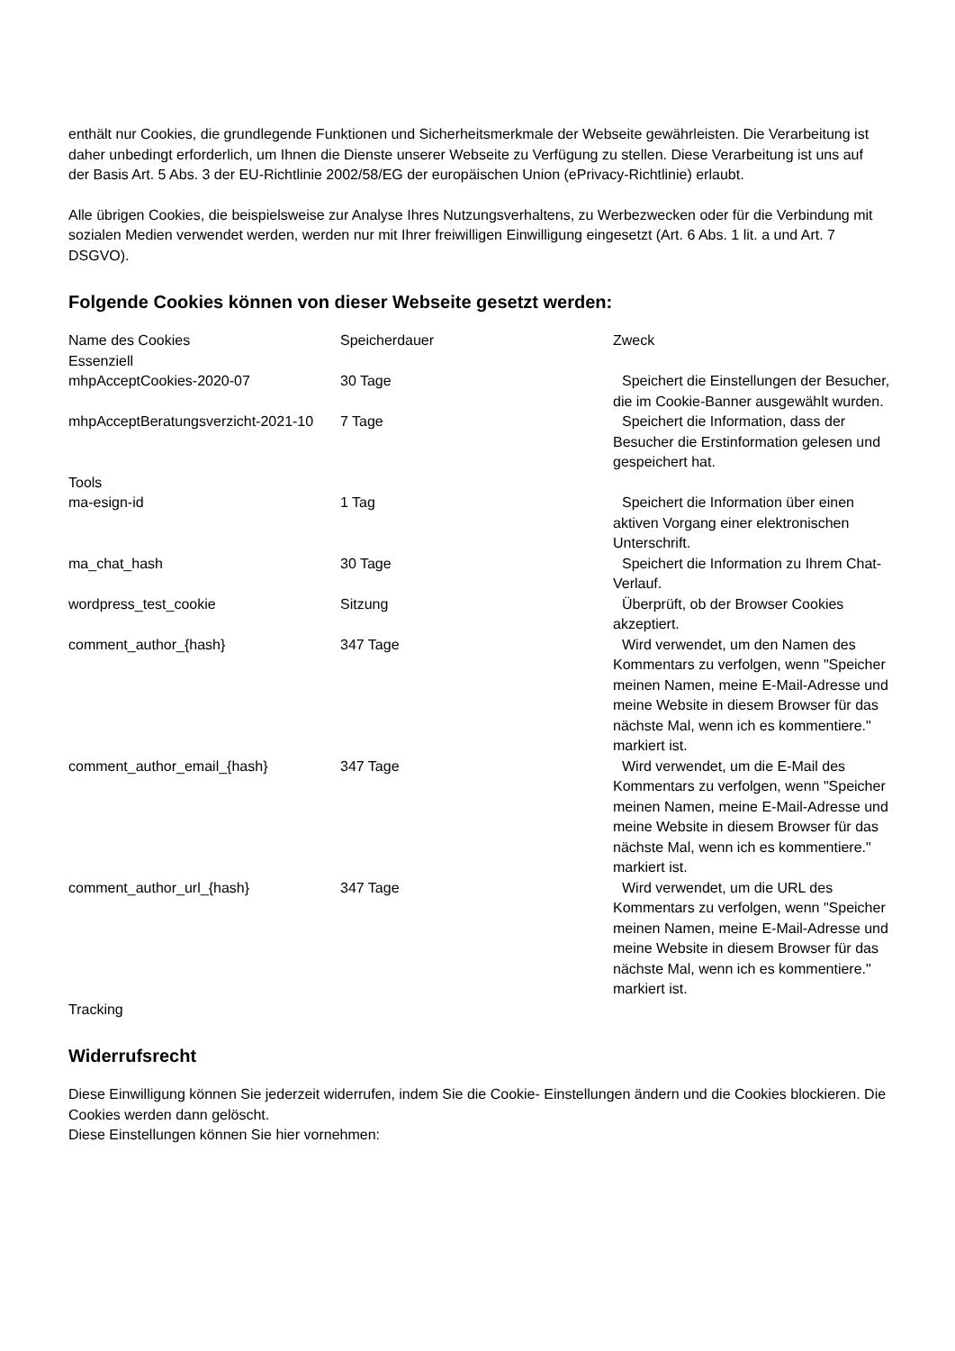enthält nur Cookies, die grundlegende Funktionen und Sicherheitsmerkmale der Webseite gewährleisten. Die Verarbeitung ist daher unbedingt erforderlich, um Ihnen die Dienste unserer Webseite zu Verfügung zu stellen. Diese Verarbeitung ist uns auf der Basis Art. 5 Abs. 3 der EU-Richtlinie 2002/58/EG der europäischen Union (ePrivacy-Richtlinie) erlaubt.
Alle übrigen Cookies, die beispielsweise zur Analyse Ihres Nutzungsverhaltens, zu Werbezwecken oder für die Verbindung mit sozialen Medien verwendet werden, werden nur mit Ihrer freiwilligen Einwilligung eingesetzt (Art. 6 Abs. 1 lit. a und Art. 7 DSGVO).
Folgende Cookies können von dieser Webseite gesetzt werden:
| Name des Cookies | Speicherdauer | Zweck |
| --- | --- | --- |
| Essenziell | | |
| mhpAcceptCookies-2020-07 | 30 Tage | Speichert die Einstellungen der Besucher, die im Cookie-Banner ausgewählt wurden. |
| mhpAcceptBeratungsverzicht-2021-10 | 7 Tage | Speichert die Information, dass der Besucher die Erstinformation gelesen und gespeichert hat. |
| Tools | | |
| ma-esign-id | 1 Tag | Speichert die Information über einen aktiven Vorgang einer elektronischen Unterschrift. |
| ma_chat_hash | 30 Tage | Speichert die Information zu Ihrem Chat-Verlauf. |
| wordpress_test_cookie | Sitzung | Überprüft, ob der Browser Cookies akzeptiert. |
| comment_author_{hash} | 347 Tage | Wird verwendet, um den Namen des Kommentars zu verfolgen, wenn "Speicher meinen Namen, meine E-Mail-Adresse und meine Website in diesem Browser für das nächste Mal, wenn ich es kommentiere." markiert ist. |
| comment_author_email_{hash} | 347 Tage | Wird verwendet, um die E-Mail des Kommentars zu verfolgen, wenn "Speicher meinen Namen, meine E-Mail-Adresse und meine Website in diesem Browser für das nächste Mal, wenn ich es kommentiere." markiert ist. |
| comment_author_url_{hash} | 347 Tage | Wird verwendet, um die URL des Kommentars zu verfolgen, wenn "Speicher meinen Namen, meine E-Mail-Adresse und meine Website in diesem Browser für das nächste Mal, wenn ich es kommentiere." markiert ist. |
| Tracking | | |
Widerrufsrecht
Diese Einwilligung können Sie jederzeit widerrufen, indem Sie die Cookie- Einstellungen ändern und die Cookies blockieren. Die Cookies werden dann gelöscht.
Diese Einstellungen können Sie hier vornehmen: